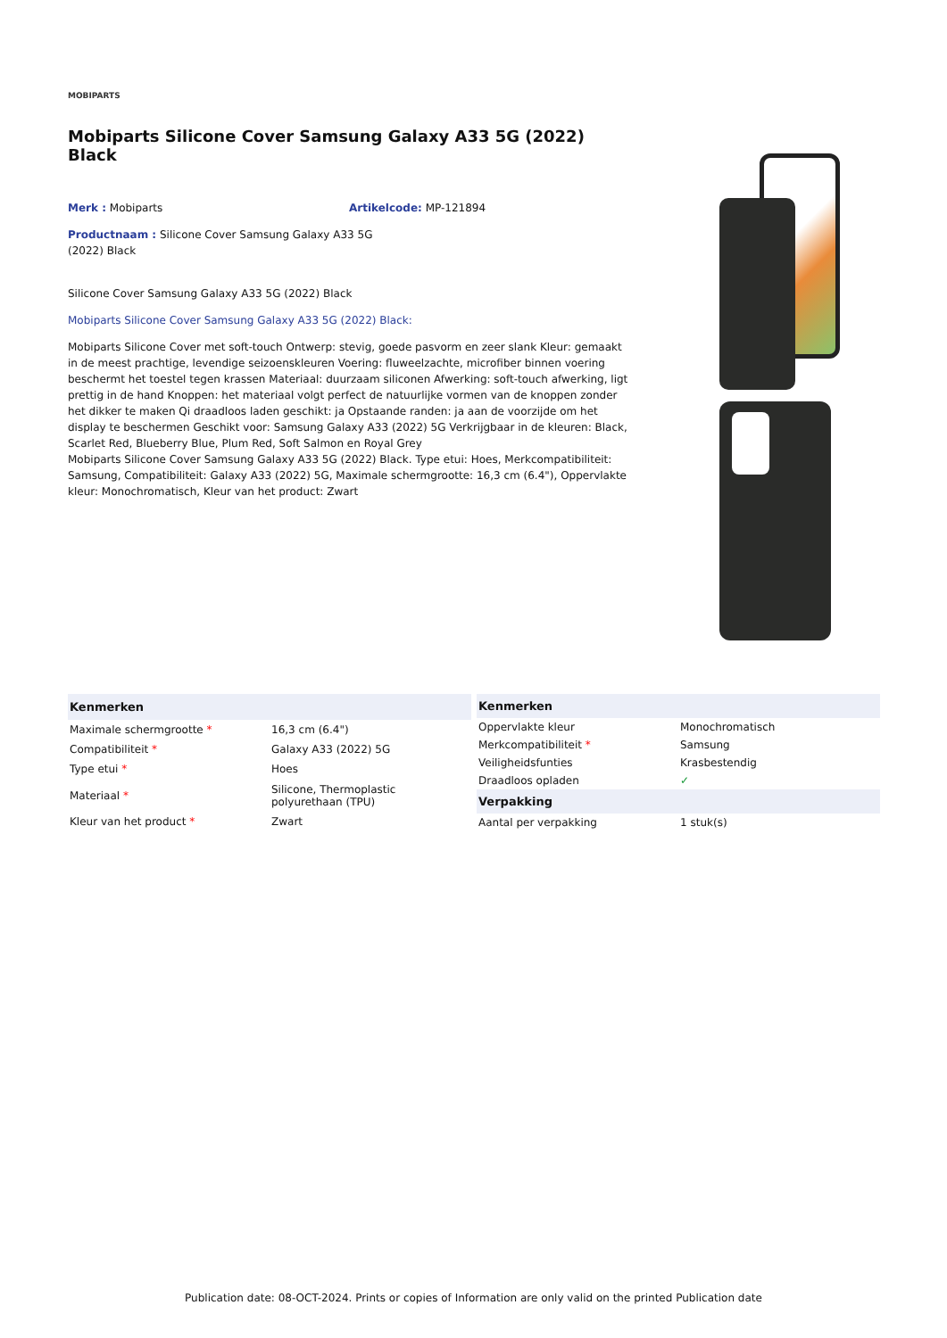MOBIPARTS
Mobiparts Silicone Cover Samsung Galaxy A33 5G (2022) Black
Merk : Mobiparts Artikelcode: MP-121894
Productnaam : Silicone Cover Samsung Galaxy A33 5G (2022) Black
Silicone Cover Samsung Galaxy A33 5G (2022) Black
Mobiparts Silicone Cover Samsung Galaxy A33 5G (2022) Black:
Mobiparts Silicone Cover met soft-touch Ontwerp: stevig, goede pasvorm en zeer slank Kleur: gemaakt in de meest prachtige, levendige seizoenskleuren Voering: fluweelzachte, microfiber binnen voering beschermt het toestel tegen krassen Materiaal: duurzaam siliconen Afwerking: soft-touch afwerking, ligt prettig in de hand Knoppen: het materiaal volgt perfect de natuurlijke vormen van de knoppen zonder het dikker te maken Qi draadloos laden geschikt: ja Opstaande randen: ja aan de voorzijde om het display te beschermen Geschikt voor: Samsung Galaxy A33 (2022) 5G Verkrijgbaar in de kleuren: Black, Scarlet Red, Blueberry Blue, Plum Red, Soft Salmon en Royal Grey
Mobiparts Silicone Cover Samsung Galaxy A33 5G (2022) Black. Type etui: Hoes, Merkcompatibiliteit: Samsung, Compatibiliteit: Galaxy A33 (2022) 5G, Maximale schermgrootte: 16,3 cm (6.4"), Oppervlakte kleur: Monochromatisch, Kleur van het product: Zwart
| Kenmerken | |
| --- | --- |
| Maximale schermgrootte * | 16,3 cm (6.4") |
| Compatibiliteit * | Galaxy A33 (2022) 5G |
| Type etui * | Hoes |
| Materiaal * | Silicone, Thermoplastic polyurethaan (TPU) |
| Kleur van het product * | Zwart |
| Kenmerken | |
| --- | --- |
| Oppervlakte kleur | Monochromatisch |
| Merkcompatibiliteit * | Samsung |
| Veiligheidsfunties | Krasbestendig |
| Draadloos opladen | ✓ |
| Verpakking | |
| Aantal per verpakking | 1 stuk(s) |
Publication date: 08-OCT-2024. Prints or copies of Information are only valid on the printed Publication date